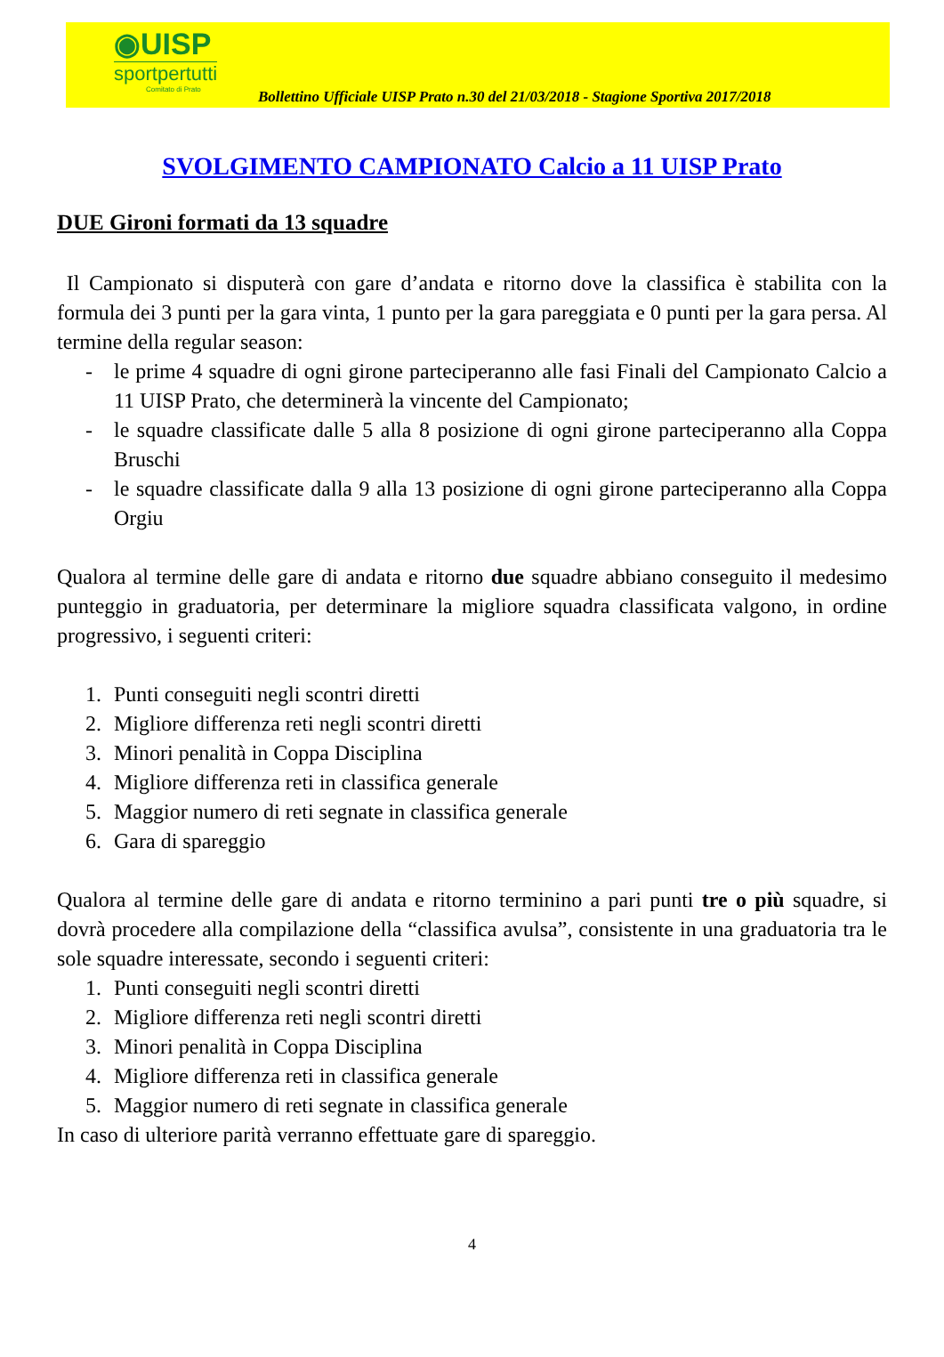◉UISP
sportpertutti
Comitato di Prato
Bollettino Ufficiale UISP Prato n.30 del 21/03/2018 - Stagione Sportiva 2017/2018
SVOLGIMENTO CAMPIONATO Calcio a 11 UISP Prato
DUE Gironi formati da 13 squadre
Il Campionato si disputerà con gare d’andata e ritorno dove la classifica è stabilita con la formula dei 3 punti per la gara vinta, 1 punto per la gara pareggiata e 0 punti per la gara persa. Al termine della regular season:
- le prime 4 squadre di ogni girone parteciperanno alle fasi Finali del Campionato Calcio a 11 UISP Prato, che determinerà la vincente del Campionato;
- le squadre classificate dalle 5 alla 8 posizione di ogni girone parteciperanno alla Coppa Bruschi
- le squadre classificate dalla 9 alla 13 posizione di ogni girone parteciperanno alla Coppa Orgiu
Qualora al termine delle gare di andata e ritorno due squadre abbiano conseguito il medesimo punteggio in graduatoria, per determinare la migliore squadra classificata valgono, in ordine progressivo, i seguenti criteri:
1. Punti conseguiti negli scontri diretti
2. Migliore differenza reti negli scontri diretti
3. Minori penalità in Coppa Disciplina
4. Migliore differenza reti in classifica generale
5. Maggior numero di reti segnate in classifica generale
6. Gara di spareggio
Qualora al termine delle gare di andata e ritorno terminino a pari punti tre o più squadre, si dovrà procedere alla compilazione della “classifica avulsa”, consistente in una graduatoria tra le sole squadre interessate, secondo i seguenti criteri:
1. Punti conseguiti negli scontri diretti
2. Migliore differenza reti negli scontri diretti
3. Minori penalità in Coppa Disciplina
4. Migliore differenza reti in classifica generale
5. Maggior numero di reti segnate in classifica generale
In caso di ulteriore parità verranno effettuate gare di spareggio.
4